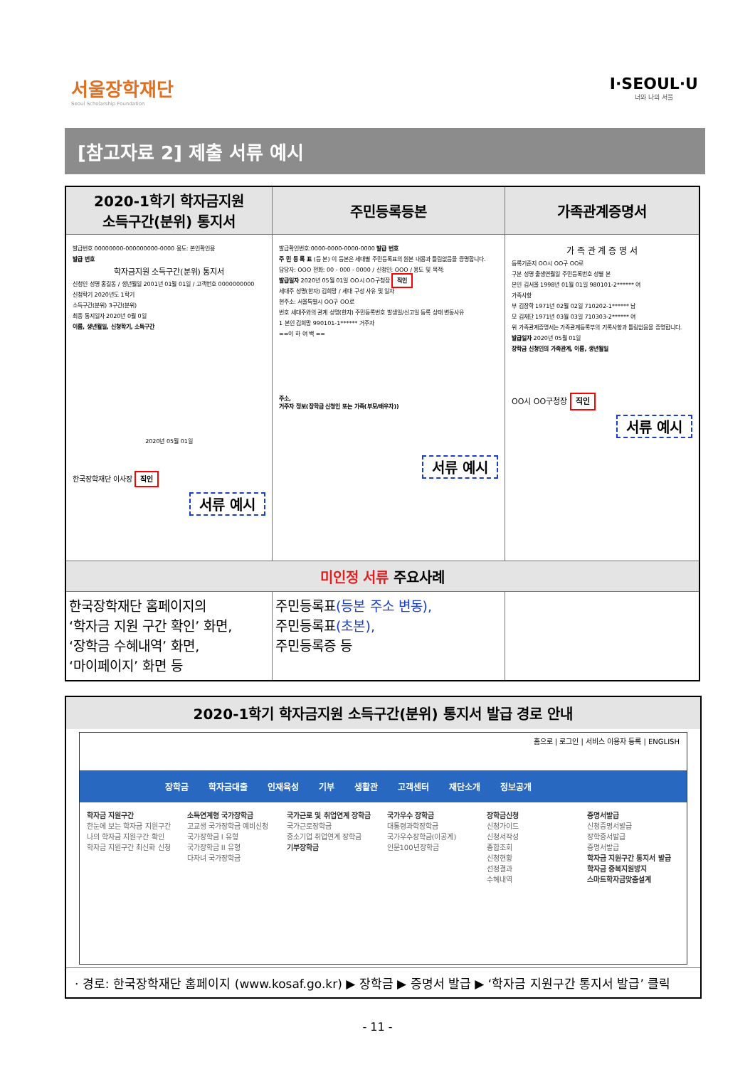서울장학재단
Seoul Scholarship Foundation
I·SEOUL·U
너와 나의 서울
[참고자료 2] 제출 서류 예시
| 2020-1학기 학자금지원 소득구간(분위) 통지서 | 주민등록등본 | 가족관계증명서 |
| --- | --- | --- |
| 발급번호 00000000-000000000-0000 용도: 본인확인용 발급 번호 학자금지원 소득구간(분위) 통지서 신청인 성명 홍길동 / 생년월일 2001년 01월 01일 / 고객번호 0000000000 신청학기 2020년도 1학기 소득구간(분위) 3구간(분위) 최종 통지일자 2020년 0월 0일 이름, 생년월일, 신청학기, 소득구간 2020년 05월 01일 한국장학재단 이사장 직인 서류 예시 | 발급확인번호:0000-0000-0000-0000 발급 번호 주 민 등 록 표 (등 본) 이 등본은 세대별 주민등록표의 원본 내용과 틀림없음을 증명합니다. 담당자: OOO 전화: 00 - 000 - 0000 / 신청인: OOO / 용도 및 목적: 발급일자 2020년 05월 01일 OO시 OO구청장 직인 세대주 성명(한자) 김희망 / 세대 구성 사유 및 일자 현주소: 서울특별시 OO구 OO로 번호 세대주와의 관계 성명(한자) 주민등록번호 발생일/신고일 등록 상태 변동사유 1 본인 김희망 990101-1****** 거주자 ==이 하 여 백 == 주소, 거주자 정보(장학금 신청인 또는 가족(부모/배우자)) 서류 예시 | 가 족 관 계 증 명 서 등록기준지 OO시 OO구 OO로 구분 성명 출생연월일 주민등록번호 성별 본 본인 김서울 1998년 01월 01일 980101-2****** 여 가족사항 부 김장학 1971년 02월 02일 710202-1****** 남 모 김재단 1971년 03월 03일 710303-2****** 여 위 가족관계증명서는 가족관계등록부의 기록사항과 틀림없음을 증명합니다. 발급일자 2020년 05월 01일 장학금 신청인의 가족관계, 이름, 생년월일 OO시 OO구청장 직인 서류 예시 |
| 미인정 서류 주요사례 | | |
| 한국장학재단 홈페이지의 ‘학자금 지원 구간 확인’ 화면, ‘장학금 수혜내역’ 화면, ‘마이페이지’ 화면 등 | 주민등록표 (등본 주소 변동), 주민등록표 (초본), 주민등록증 등 | |
2020-1학기 학자금지원 소득구간(분위) 통지서 발급 경로 안내
홈으로 | 로그인 | 서비스 이용자 등록 | ENGLISH
장학금 학자금대출 인재육성 기부 생활관 고객센터 재단소개 정보공개
학자금 지원구간
한눈에 보는 학자금 지원구간
나의 학자금 지원구간 확인
학자금 지원구간 최신화 신청
소득연계형 국가장학금
고교생 국가장학금 예비신청
국가장학금 I 유형
국가장학금 II 유형
다자녀 국가장학금
국가근로 및 취업연계 장학금
국가근로장학금
중소기업 취업연계 장학금
기부장학금
국가우수 장학금
대통령과학장학금
국가우수장학금(이공계)
인문100년장학금
장학금신청
신청가이드
신청서작성
종합조회
신청현황
선정결과
수혜내역
증명서발급
신청증명서발급
장학증서발급
증명서발급
학자금 지원구간 통지서 발급
학자금 중복지원방지
스마트학자금맞춤설계
· 경로: 한국장학재단 홈페이지 (www.kosaf.go.kr) ▶ 장학금 ▶ 증명서 발급 ▶ ‘학자금 지원구간 통지서 발급’ 클릭
- 11 -